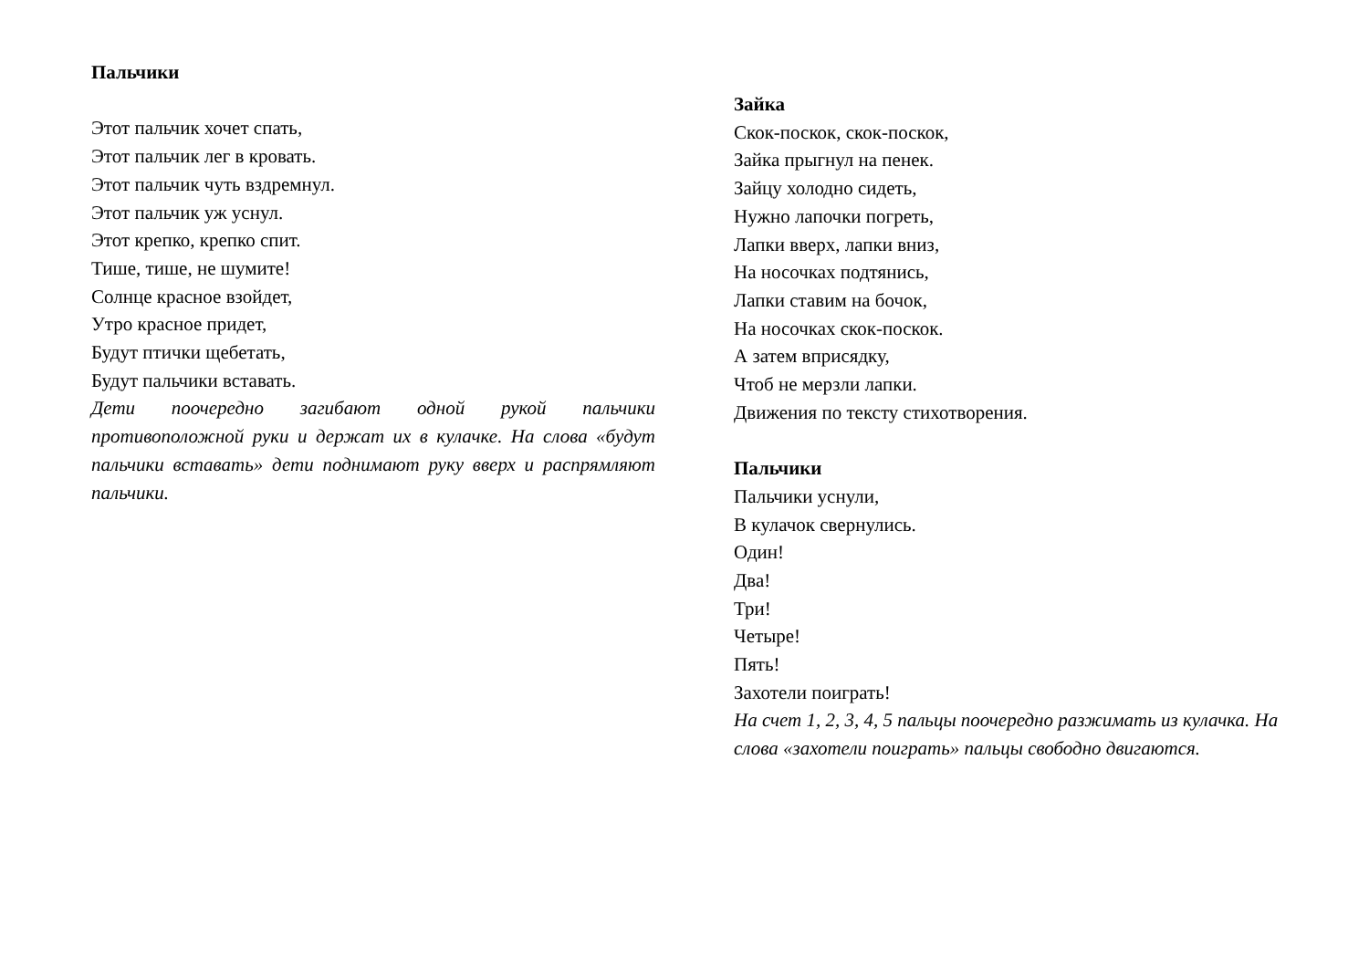Пальчики
Этот пальчик хочет спать,
Этот пальчик лег в кровать.
Этот пальчик чуть вздремнул.
Этот пальчик уж уснул.
Этот крепко, крепко спит.
Тише, тише, не шумите!
Солнце красное взойдет,
Утро красное придет,
Будут птички щебетать,
Будут пальчики вставать.
Дети поочередно загибают одной рукой пальчики противоположной руки и держат их в кулачке. На слова «будут пальчики вставать» дети поднимают руку вверх и распрямляют пальчики.
Зайка
Скок-поскок, скок-поскок,
Зайка прыгнул на пенек.
Зайцу холодно сидеть,
Нужно лапочки погреть,
Лапки вверх, лапки вниз,
На носочках подтянись,
Лапки ставим на бочок,
На носочках скок-поскок.
А затем вприсядку,
Чтоб не мерзли лапки.
Движения по тексту стихотворения.
Пальчики
Пальчики уснули,
В кулачок свернулись.
Один!
Два!
Три!
Четыре!
Пять!
Захотели поиграть!
На счет 1, 2, 3, 4, 5 пальцы поочередно разжимать из кулачка. На слова «захотели поиграть» пальцы свободно двигаются.